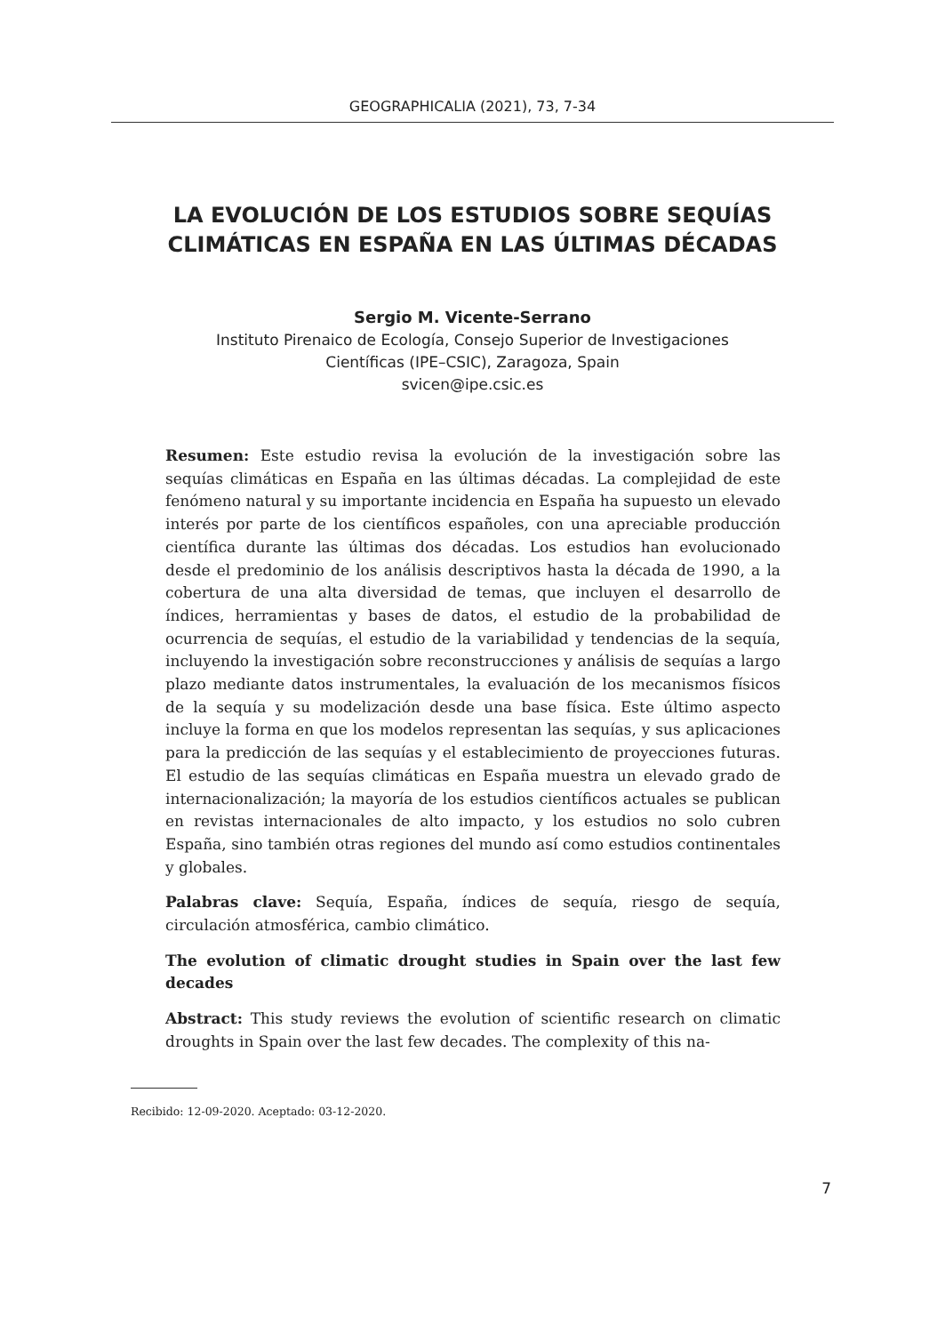GEOGRAPHICALIA (2021), 73, 7-34
LA EVOLUCIÓN DE LOS ESTUDIOS SOBRE SEQUÍAS CLIMÁTICAS EN ESPAÑA EN LAS ÚLTIMAS DÉCADAS
Sergio M. Vicente-Serrano
Instituto Pirenaico de Ecología, Consejo Superior de Investigaciones
Científicas (IPE–CSIC), Zaragoza, Spain
svicen@ipe.csic.es
Resumen: Este estudio revisa la evolución de la investigación sobre las sequías climáticas en España en las últimas décadas. La complejidad de este fenómeno natural y su importante incidencia en España ha supuesto un elevado interés por parte de los científicos españoles, con una apreciable producción científica durante las últimas dos décadas. Los estudios han evolucionado desde el predominio de los análisis descriptivos hasta la década de 1990, a la cobertura de una alta diversidad de temas, que incluyen el desarrollo de índices, herramientas y bases de datos, el estudio de la probabilidad de ocurrencia de sequías, el estudio de la variabilidad y tendencias de la sequía, incluyendo la investigación sobre reconstrucciones y análisis de sequías a largo plazo mediante datos instrumentales, la evaluación de los mecanismos físicos de la sequía y su modelización desde una base física. Este último aspecto incluye la forma en que los modelos representan las sequías, y sus aplicaciones para la predicción de las sequías y el establecimiento de proyecciones futuras. El estudio de las sequías climáticas en España muestra un elevado grado de internacionalización; la mayoría de los estudios científicos actuales se publican en revistas internacionales de alto impacto, y los estudios no solo cubren España, sino también otras regiones del mundo así como estudios continentales y globales.
Palabras clave: Sequía, España, índices de sequía, riesgo de sequía, circulación atmosférica, cambio climático.
The evolution of climatic drought studies in Spain over the last few decades
Abstract: This study reviews the evolution of scientific research on climatic droughts in Spain over the last few decades. The complexity of this na-
Recibido: 12-09-2020. Aceptado: 03-12-2020.
7